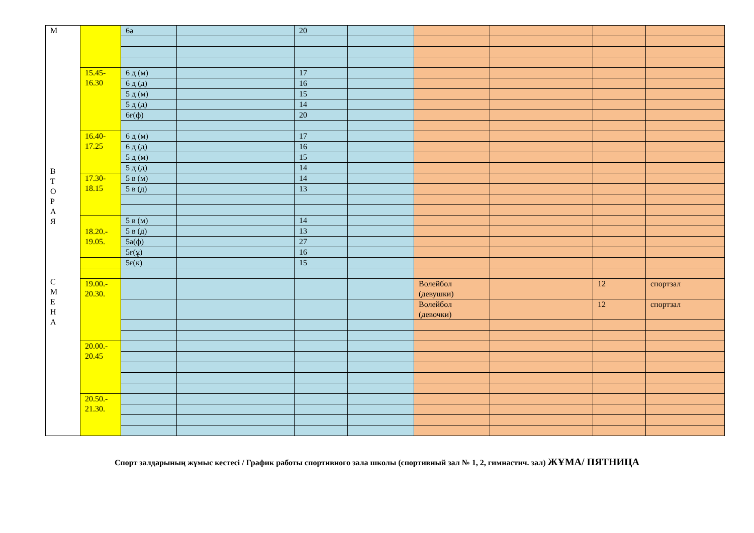| М В Т О Р А Я С М Е Н А | | 6ә | | 20 | | | | | |
| | 15.45- 16.30 | 6 д (м) | | 17 | | | | | |
| | | 6 д (д) | | 16 | | | | | |
| | | 5 д (м) | | 15 | | | | | |
| | | 5 д (д) | | 14 | | | | | |
| | | 6ғ(ф) | | 20 | | | | | |
| | 16.40- 17.25 | 6 д (м) | | 17 | | | | | |
| | | 6 д (д) | | 16 | | | | | |
| | | 5 д (м) | | 15 | | | | | |
| | | 5 д (д) | | 14 | | | | | |
| | 17.30- 18.15 | 5 в (м) | | 14 | | | | | |
| | | 5 в (д) | | 13 | | | | | |
| | 18.20.- 19.05. | 5 в (м) | | 14 | | | | | |
| | | 5 в (д) | | 13 | | | | | |
| | | 5а(ф) | | 27 | | | | | |
| | | 5ғ(ұ) | | 16 | | | | | |
| | | 5ғ(к) | | 15 | | | | | |
| | 19.00.- 20.30. | | | | | Волейбол (девушки) | | 12 | спортзал |
| | | | | | | Волейбол (девочки) | | 12 | спортзал |
| | 20.00.- 20.45 | | | | | | | | |
| | 20.50.- 21.30. | | | | | | | | |
Спорт залдарының жұмыс кестесі / График работы спортивного зала школы (спортивный зал № 1, 2, гимнастич. зал) ЖҰМА/ ПЯТНИЦА